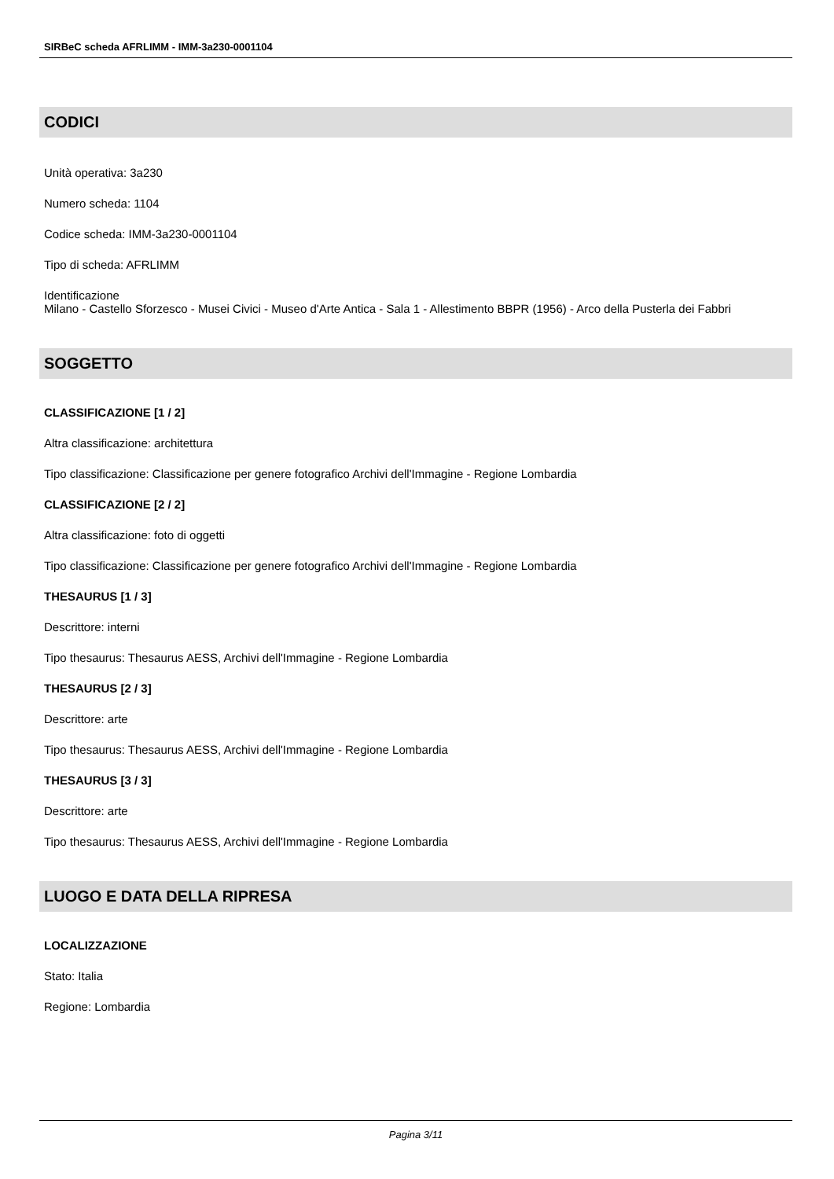SIRBeC scheda AFRLIMM - IMM-3a230-0001104
CODICI
Unità operativa: 3a230
Numero scheda: 1104
Codice scheda: IMM-3a230-0001104
Tipo di scheda: AFRLIMM
Identificazione
Milano - Castello Sforzesco - Musei Civici - Museo d'Arte Antica - Sala 1 - Allestimento BBPR (1956) - Arco della Pusterla dei Fabbri
SOGGETTO
CLASSIFICAZIONE [1 / 2]
Altra classificazione: architettura
Tipo classificazione: Classificazione per genere fotografico Archivi dell'Immagine - Regione Lombardia
CLASSIFICAZIONE [2 / 2]
Altra classificazione: foto di oggetti
Tipo classificazione: Classificazione per genere fotografico Archivi dell'Immagine - Regione Lombardia
THESAURUS [1 / 3]
Descrittore: interni
Tipo thesaurus: Thesaurus AESS, Archivi dell'Immagine - Regione Lombardia
THESAURUS [2 / 3]
Descrittore: arte
Tipo thesaurus: Thesaurus AESS, Archivi dell'Immagine - Regione Lombardia
THESAURUS [3 / 3]
Descrittore: arte
Tipo thesaurus: Thesaurus AESS, Archivi dell'Immagine - Regione Lombardia
LUOGO E DATA DELLA RIPRESA
LOCALIZZAZIONE
Stato: Italia
Regione: Lombardia
Pagina 3/11